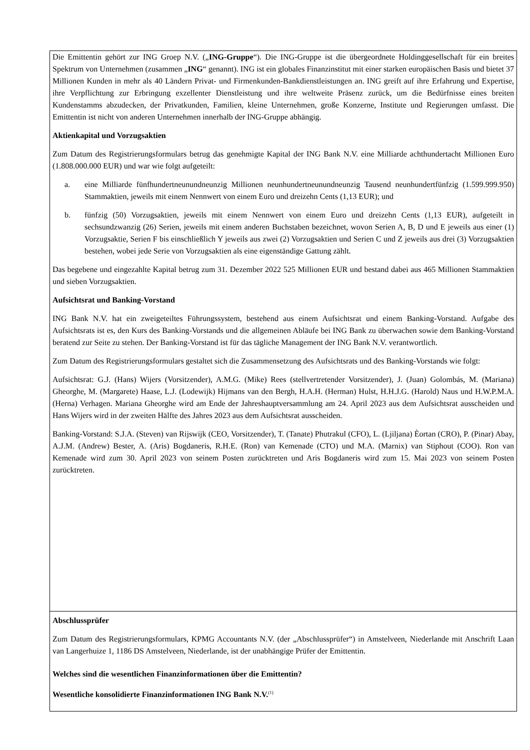Die Emittentin gehört zur ING Groep N.V. („ING-Gruppe“). Die ING-Gruppe ist die übergeordnete Holdinggesellschaft für ein breites Spektrum von Unternehmen (zusammen „ING“ genannt). ING ist ein globales Finanzinstitut mit einer starken europäischen Basis und bietet 37 Millionen Kunden in mehr als 40 Ländern Privat- und Firmenkunden-Bankdienstleistungen an. ING greift auf ihre Erfahrung und Expertise, ihre Verpflichtung zur Erbringung exzellenter Dienstleistung und ihre weltweite Präsenz zurück, um die Bedürfnisse eines breiten Kundenstamms abzudecken, der Privatkunden, Familien, kleine Unternehmen, große Konzerne, Institute und Regierungen umfasst. Die Emittentin ist nicht von anderen Unternehmen innerhalb der ING-Gruppe abhängig.
Aktienkapital und Vorzugsaktien
Zum Datum des Registrierungsformulars betrug das genehmigte Kapital der ING Bank N.V. eine Milliarde achthundertacht Millionen Euro (1.808.000.000 EUR) und war wie folgt aufgeteilt:
a. eine Milliarde fünfhundertneunundneunzig Millionen neunhundertneunundneunzig Tausend neunhundertfünfzig (1.599.999.950) Stammaktien, jeweils mit einem Nennwert von einem Euro und dreizehn Cents (1,13 EUR); und
b. fünfzig (50) Vorzugsaktien, jeweils mit einem Nennwert von einem Euro und dreizehn Cents (1,13 EUR), aufgeteilt in sechsundzwanzig (26) Serien, jeweils mit einem anderen Buchstaben bezeichnet, wovon Serien A, B, D und E jeweils aus einer (1) Vorzugsaktie, Serien F bis einschließlich Y jeweils aus zwei (2) Vorzugsaktien und Serien C und Z jeweils aus drei (3) Vorzugsaktien bestehen, wobei jede Serie von Vorzugsaktien als eine eigenständige Gattung zählt.
Das begebene und eingezahlte Kapital betrug zum 31. Dezember 2022 525 Millionen EUR und bestand dabei aus 465 Millionen Stammaktien und sieben Vorzugsaktien.
Aufsichtsrat und Banking-Vorstand
ING Bank N.V. hat ein zweigeteiltes Führungssystem, bestehend aus einem Aufsichtsrat und einem Banking-Vorstand. Aufgabe des Aufsichtsrats ist es, den Kurs des Banking-Vorstands und die allgemeinen Abläufe bei ING Bank zu überwachen sowie dem Banking-Vorstand beratend zur Seite zu stehen. Der Banking-Vorstand ist für das tägliche Management der ING Bank N.V. verantwortlich.
Zum Datum des Registrierungsformulars gestaltet sich die Zusammensetzung des Aufsichtsrats und des Banking-Vorstands wie folgt:
Aufsichtsrat: G.J. (Hans) Wijers (Vorsitzender), A.M.G. (Mike) Rees (stellvertretender Vorsitzender), J. (Juan) Golombás, M. (Mariana) Gheorghe, M. (Margarete) Haase, L.J. (Lodewijk) Hijmans van den Bergh, H.A.H. (Herman) Hulst, H.H.J.G. (Harold) Naus und H.W.P.M.A. (Herna) Verhagen. Mariana Gheorghe wird am Ende der Jahreshauptversammlung am 24. April 2023 aus dem Aufsichtsrat ausscheiden und Hans Wijers wird in der zweiten Hälfte des Jahres 2023 aus dem Aufsichtsrat ausscheiden.
Banking-Vorstand: S.J.A. (Steven) van Rijswijk (CEO, Vorsitzender), T. (Tanate) Phutrakul (CFO), L. (Ljiljana) Èortan (CRO), P. (Pinar) Abay, A.J.M. (Andrew) Bester, A. (Aris) Bogdaneris, R.H.E. (Ron) van Kemenade (CTO) und M.A. (Marnix) van Stiphout (COO). Ron van Kemenade wird zum 30. April 2023 von seinem Posten zurücktreten und Aris Bogdaneris wird zum 15. Mai 2023 von seinem Posten zurücktreten.
Abschlussprüfer
Zum Datum des Registrierungsformulars, KPMG Accountants N.V. (der „Abschlussprüfer“) in Amstelveen, Niederlande mit Anschrift Laan van Langerhuize 1, 1186 DS Amstelveen, Niederlande, ist der unabhängige Prüfer der Emittentin.
Welches sind die wesentlichen Finanzinformationen über die Emittentin?
Wesentliche konsolidierte Finanzinformationen ING Bank N.V.<sup>(1)</sup>